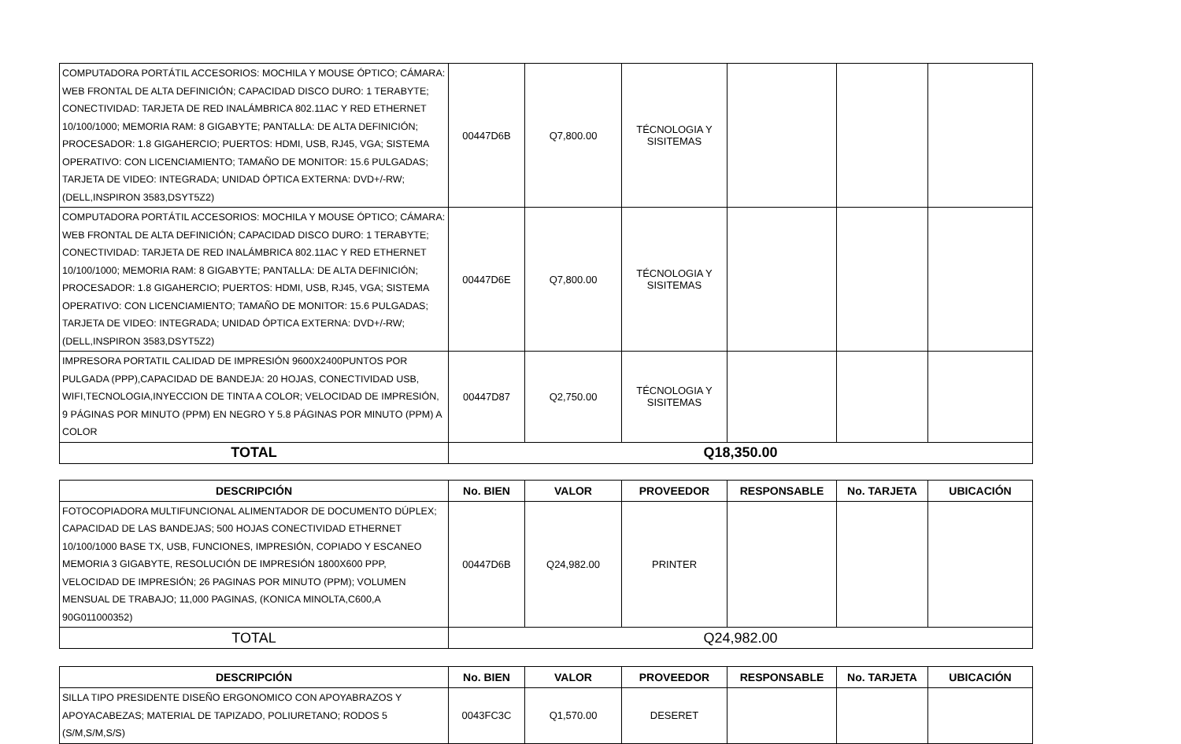| COMPUTADORA PORTÁTIL ACCESORIOS: MOCHILA Y MOUSE ÓPTICO; CÁMARA: WEB FRONTAL DE ALTA DEFINICIÓN; CAPACIDAD DISCO DURO: 1 TERABYTE; CONECTIVIDAD: TARJETA DE RED INALÁMBRICA 802.11AC Y RED ETHERNET 10/100/1000; MEMORIA RAM: 8 GIGABYTE; PANTALLA: DE ALTA DEFINICIÓN; PROCESADOR: 1.8 GIGAHERCIO; PUERTOS: HDMI, USB, RJ45, VGA; SISTEMA OPERATIVO: CON LICENCIAMIENTO; TAMAÑO DE MONITOR: 15.6 PULGADAS; TARJETA DE VIDEO: INTEGRADA; UNIDAD ÓPTICA EXTERNA: DVD+/-RW; (DELL,INSPIRON 3583,DSYT5Z2) | 00447D6B | Q7,800.00 | TÉCNOLOGIA Y SISITEMAS | | | |
| COMPUTADORA PORTÁTIL ACCESORIOS: MOCHILA Y MOUSE ÓPTICO; CÁMARA: WEB FRONTAL DE ALTA DEFINICIÓN; CAPACIDAD DISCO DURO: 1 TERABYTE; CONECTIVIDAD: TARJETA DE RED INALÁMBRICA 802.11AC Y RED ETHERNET 10/100/1000; MEMORIA RAM: 8 GIGABYTE; PANTALLA: DE ALTA DEFINICIÓN; PROCESADOR: 1.8 GIGAHERCIO; PUERTOS: HDMI, USB, RJ45, VGA; SISTEMA OPERATIVO: CON LICENCIAMIENTO; TAMAÑO DE MONITOR: 15.6 PULGADAS; TARJETA DE VIDEO: INTEGRADA; UNIDAD ÓPTICA EXTERNA: DVD+/-RW; (DELL,INSPIRON 3583,DSYT5Z2) | 00447D6E | Q7,800.00 | TÉCNOLOGIA Y SISITEMAS | | | |
| IMPRESORA PORTATIL CALIDAD DE IMPRESIÓN 9600X2400PUNTOS POR PULGADA (PPP),CAPACIDAD DE BANDEJA: 20 HOJAS, CONECTIVIDAD USB, WIFI,TECNOLOGIA,INYECCION DE TINTA A COLOR; VELOCIDAD DE IMPRESIÓN, 9 PÁGINAS POR MINUTO (PPM) EN NEGRO Y 5.8 PÁGINAS POR MINUTO (PPM) A COLOR | 00447D87 | Q2,750.00 | TÉCNOLOGIA Y SISITEMAS | | | |
| TOTAL | Q18,350.00 | | | | | |
| DESCRIPCIÓN | No. BIEN | VALOR | PROVEEDOR | RESPONSABLE | No. TARJETA | UBICACIÓN |
| --- | --- | --- | --- | --- | --- | --- |
| FOTOCOPIADORA MULTIFUNCIONAL ALIMENTADOR DE DOCUMENTO DÚPLEX; CAPACIDAD DE LAS BANDEJAS; 500 HOJAS CONECTIVIDAD ETHERNET 10/100/1000 BASE TX, USB, FUNCIONES, IMPRESIÓN, COPIADO Y ESCANEO MEMORIA 3 GIGABYTE, RESOLUCIÓN DE IMPRESIÓN 1800X600 PPP, VELOCIDAD DE IMPRESIÓN; 26 PAGINAS POR MINUTO (PPM); VOLUMEN MENSUAL DE TRABAJO; 11,000 PAGINAS, (KONICA MINOLTA,C600,A 90G011000352) | 00447D6B | Q24,982.00 | PRINTER | | | |
| TOTAL | Q24,982.00 | | | | | |
| DESCRIPCIÓN | No. BIEN | VALOR | PROVEEDOR | RESPONSABLE | No. TARJETA | UBICACIÓN |
| --- | --- | --- | --- | --- | --- | --- |
| SILLA TIPO PRESIDENTE DISEÑO ERGONOMICO CON APOYABRAZOS Y APOYACABEZAS; MATERIAL DE TAPIZADO, POLIURETANO; RODOS 5 (S/M,S/M,S/S) | 0043FC3C | Q1,570.00 | DESERET | | | |